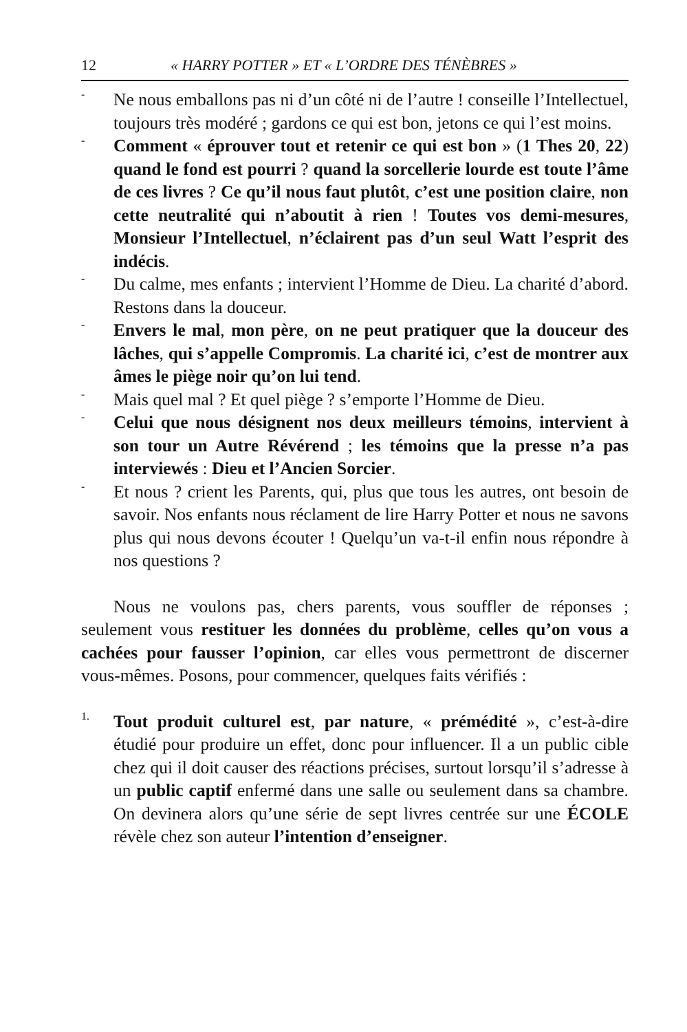12 « HARRY POTTER » ET « L’ORDRE DES TÉNÈBRES »
-
Ne nous emballons pas ni d’un côté ni de l’autre ! conseille l’Intellectuel, toujours très modéré ; gardons ce qui est bon, jetons ce qui l’est moins.
-
Comment « éprouver tout et retenir ce qui est bon » (1 Thes 20, 22) quand le fond est pourri ? quand la sorcellerie lourde est toute l’âme de ces livres ? Ce qu’il nous faut plutôt, c’est une position claire, non cette neutralité qui n’aboutit à rien ! Toutes vos demi-mesures, Monsieur l’Intellectuel, n’éclairent pas d’un seul Watt l’esprit des indécis.
-
Du calme, mes enfants ; intervient l’Homme de Dieu. La charité d’abord. Restons dans la douceur.
-
Envers le mal, mon père, on ne peut pratiquer que la douceur des lâches, qui s’appelle Compromis. La charité ici, c’est de montrer aux âmes le piège noir qu’on lui tend.
-
Mais quel mal ? Et quel piège ? s’emporte l’Homme de Dieu.
-
Celui que nous désignent nos deux meilleurs témoins, intervient à son tour un Autre Révérend ; les témoins que la presse n’a pas interviewés : Dieu et l’Ancien Sorcier.
-
Et nous ? crient les Parents, qui, plus que tous les autres, ont besoin de savoir. Nos enfants nous réclament de lire Harry Potter et nous ne savons plus qui nous devons écouter ! Quelqu’un va-t-il enfin nous répondre à nos questions ?
Nous ne voulons pas, chers parents, vous souffler de réponses ; seulement vous restituer les données du problème, celles qu’on vous a cachées pour fausser l’opinion, car elles vous permettront de discerner vous-mêmes. Posons, pour commencer, quelques faits vérifiés :
1.
Tout produit culturel est, par nature, « prémédité », c’est-à-dire étudié pour produire un effet, donc pour influencer. Il a un public cible chez qui il doit causer des réactions précises, surtout lorsqu’il s’adresse à un public captif enfermé dans une salle ou seulement dans sa chambre. On devinera alors qu’une série de sept livres centrée sur une ÉCOLE révèle chez son auteur l’intention d’enseigner.